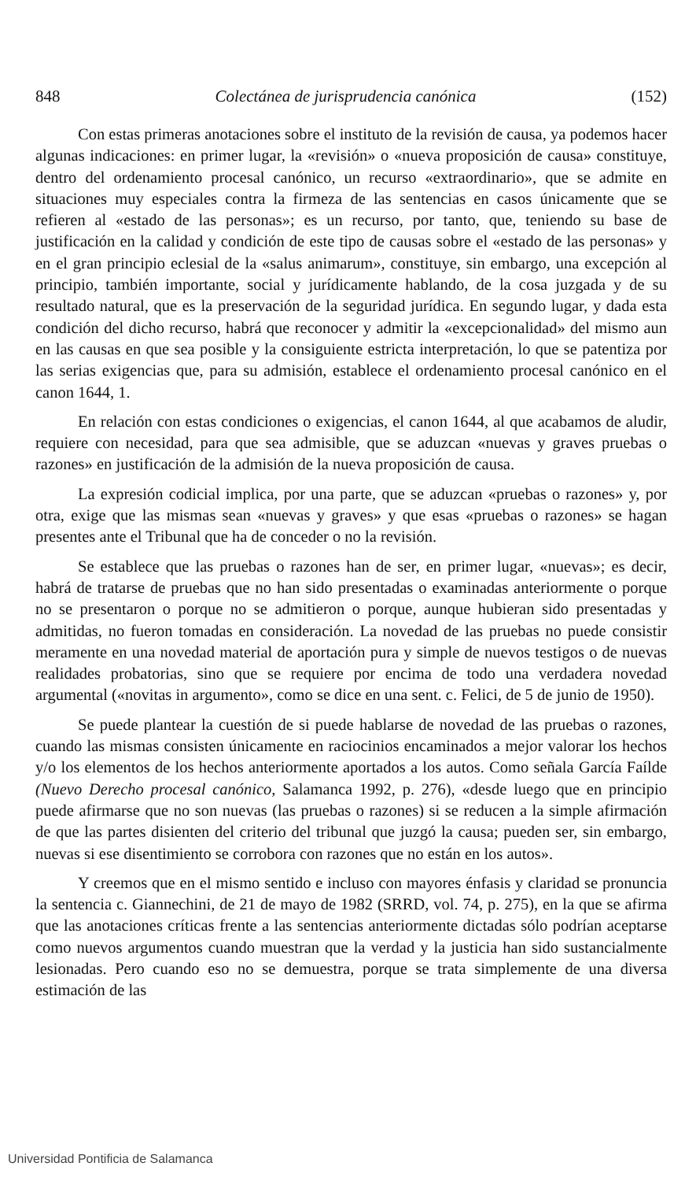848 Colectánea de jurisprudencia canónica (152)
Con estas primeras anotaciones sobre el instituto de la revisión de causa, ya podemos hacer algunas indicaciones: en primer lugar, la «revisión» o «nueva proposición de causa» constituye, dentro del ordenamiento procesal canónico, un recurso «extraordinario», que se admite en situaciones muy especiales contra la firmeza de las sentencias en casos únicamente que se refieren al «estado de las personas»; es un recurso, por tanto, que, teniendo su base de justificación en la calidad y condición de este tipo de causas sobre el «estado de las personas» y en el gran principio eclesial de la «salus animarum», constituye, sin embargo, una excepción al principio, también importante, social y jurídicamente hablando, de la cosa juzgada y de su resultado natural, que es la preservación de la seguridad jurídica. En segundo lugar, y dada esta condición del dicho recurso, habrá que reconocer y admitir la «excepcionalidad» del mismo aun en las causas en que sea posible y la consiguiente estricta interpretación, lo que se patentiza por las serias exigencias que, para su admisión, establece el ordenamiento procesal canónico en el canon 1644, 1.
En relación con estas condiciones o exigencias, el canon 1644, al que acabamos de aludir, requiere con necesidad, para que sea admisible, que se aduzcan «nuevas y graves pruebas o razones» en justificación de la admisión de la nueva proposición de causa.
La expresión codicial implica, por una parte, que se aduzcan «pruebas o razones» y, por otra, exige que las mismas sean «nuevas y graves» y que esas «pruebas o razones» se hagan presentes ante el Tribunal que ha de conceder o no la revisión.
Se establece que las pruebas o razones han de ser, en primer lugar, «nuevas»; es decir, habrá de tratarse de pruebas que no han sido presentadas o examinadas anteriormente o porque no se presentaron o porque no se admitieron o porque, aunque hubieran sido presentadas y admitidas, no fueron tomadas en consideración. La novedad de las pruebas no puede consistir meramente en una novedad material de aportación pura y simple de nuevos testigos o de nuevas realidades probatorias, sino que se requiere por encima de todo una verdadera novedad argumental («novitas in argumento», como se dice en una sent. c. Felici, de 5 de junio de 1950).
Se puede plantear la cuestión de si puede hablarse de novedad de las pruebas o razones, cuando las mismas consisten únicamente en raciocinios encaminados a mejor valorar los hechos y/o los elementos de los hechos anteriormente aportados a los autos. Como señala García Faílde (Nuevo Derecho procesal canónico, Salamanca 1992, p. 276), «desde luego que en principio puede afirmarse que no son nuevas (las pruebas o razones) si se reducen a la simple afirmación de que las partes disienten del criterio del tribunal que juzgó la causa; pueden ser, sin embargo, nuevas si ese disentimiento se corrobora con razones que no están en los autos».
Y creemos que en el mismo sentido e incluso con mayores énfasis y claridad se pronuncia la sentencia c. Giannechini, de 21 de mayo de 1982 (SRRD, vol. 74, p. 275), en la que se afirma que las anotaciones críticas frente a las sentencias anteriormente dictadas sólo podrían aceptarse como nuevos argumentos cuando muestran que la verdad y la justicia han sido sustancialmente lesionadas. Pero cuando eso no se demuestra, porque se trata simplemente de una diversa estimación de las
Universidad Pontificia de Salamanca